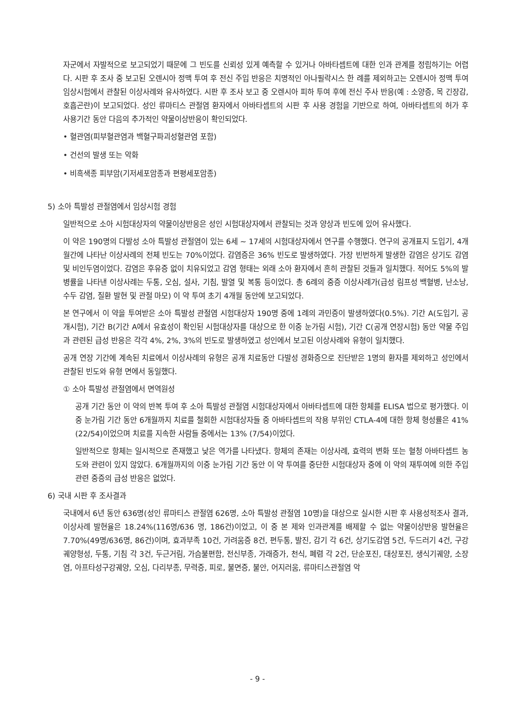자군에서 자발적으로 보고되었기 때문에 그 빈도를 신뢰성 있게 예측할 수 있거나 아바타셉트에 대한 인과 관계를 정립하기는 어렵다. 시판 후 조사 중 보고된 오렌시아 정맥 투여 후 전신 주입 반응은 치명적인 아나필락시스 한 례를 제외하고는 오렌시아 정맥 투여 임상시험에서 관찰된 이상사례와 유사하였다. 시판 후 조사 보고 중 오렌시아 피하 투여 후에 전신 주사 반응(예 : 소양증, 목 긴장감, 호흡곤란)이 보고되었다. 성인 류마티스 관절염 환자에서 아바타셉트의 시판 후 사용 경험을 기반으로 하여, 아바타셉트의 허가 후 사용기간 동안 다음의 추가적인 약물이상반응이 확인되었다.
• 혈관염(피부혈관염과 백혈구파괴성혈관염 포함)
• 건선의 발생 또는 악화
• 비흑색종 피부암(기저세포암종과 편평세포암종)
5) 소아 특발성 관절염에서 임상시험 경험
일반적으로 소아 시험대상자의 약물이상반응은 성인 시험대상자에서 관찰되는 것과 양상과 빈도에 있어 유사했다.
이 약은 190명의 다발성 소아 특발성 관절염이 있는 6세 ~ 17세의 시험대상자에서 연구를 수행했다. 연구의 공개표지 도입기, 4개월간에 나타난 이상사례의 전체 빈도는 70%이었다. 감염증은 36% 빈도로 발생하였다. 가장 빈번하게 발생한 감염은 상기도 감염 및 비인두염이었다. 감염은 후유증 없이 치유되었고 감염 형태는 외래 소아 환자에서 흔히 관찰된 것들과 일치했다. 적어도 5%의 발병률을 나타낸 이상사례는 두통, 오심, 설사, 기침, 발열 및 복통 등이었다. 총 6례의 중증 이상사례가(급성 림프성 백혈병, 난소낭, 수두 감염, 질환 발현 및 관절 마모) 이 약 투여 초기 4개월 동안에 보고되었다.
본 연구에서 이 약을 투여받은 소아 특발성 관절염 시험대상자 190명 중에 1례의 과민증이 발생하였다(0.5%). 기간 A(도입기, 공개시험), 기간 B(기간 A에서 유효성이 확인된 시험대상자를 대상으로 한 이중 눈가림 시험), 기간 C(공개 연장시험) 동안 약물 주입과 관련된 급성 반응은 각각 4%, 2%, 3%의 빈도로 발생하였고 성인에서 보고된 이상사례와 유형이 일치했다.
공개 연장 기간에 계속된 치료에서 이상사례의 유형은 공개 치료동안 다발성 경화증으로 진단받은 1명의 환자를 제외하고 성인에서 관찰된 빈도와 유형 면에서 동일했다.
① 소아 특발성 관절염에서 면역원성
공개 기간 동안 이 약의 반복 투여 후 소아 특발성 관절염 시험대상자에서 아바타셉트에 대한 항체를 ELISA 법으로 평가했다. 이중 눈가림 기간 동안 6개월까지 치료를 철회한 시험대상자들 중 아바타셉트의 작용 부위인 CTLA-4에 대한 항체 형성률은 41% (22/54)이었으며 치료를 지속한 사람들 중에서는 13% (7/54)이었다.
일반적으로 항체는 일시적으로 존재했고 낮은 역가를 나타냈다. 항체의 존재는 이상사례, 효력의 변화 또는 혈청 아바타셉트 농도와 관련이 있지 않았다. 6개월까지의 이중 눈가림 기간 동안 이 약 투여를 중단한 시험대상자 중에 이 약의 재투여에 의한 주입 관련 중증의 급성 반응은 없었다.
6) 국내 시판 후 조사결과
국내에서 6년 동안 636명(성인 류마티스 관절염 626명, 소아 특발성 관절염 10명)을 대상으로 실시한 시판 후 사용성적조사 결과, 이상사례 발현율은 18.24%(116명/636 명, 186건)이었고, 이 중 본 제와 인과관계를 배제할 수 없는 약물이상반응 발현율은 7.70%(49명/636명, 86건)이며, 효과부족 10건, 가려움증 8건, 편두통, 발진, 감기 각 6건, 상기도감염 5건, 두드러기 4건, 구강궤양형성, 두통, 기침 각 3건, 두근거림, 가슴불편함, 전신부종, 가래증가, 천식, 폐렴 각 2건, 단순포진, 대상포진, 생식기궤양, 소장염, 아프타성구강궤양, 오심, 다리부종, 무력증, 피로, 불면증, 불안, 어지러움, 류마티스관절염 악
- 9 -